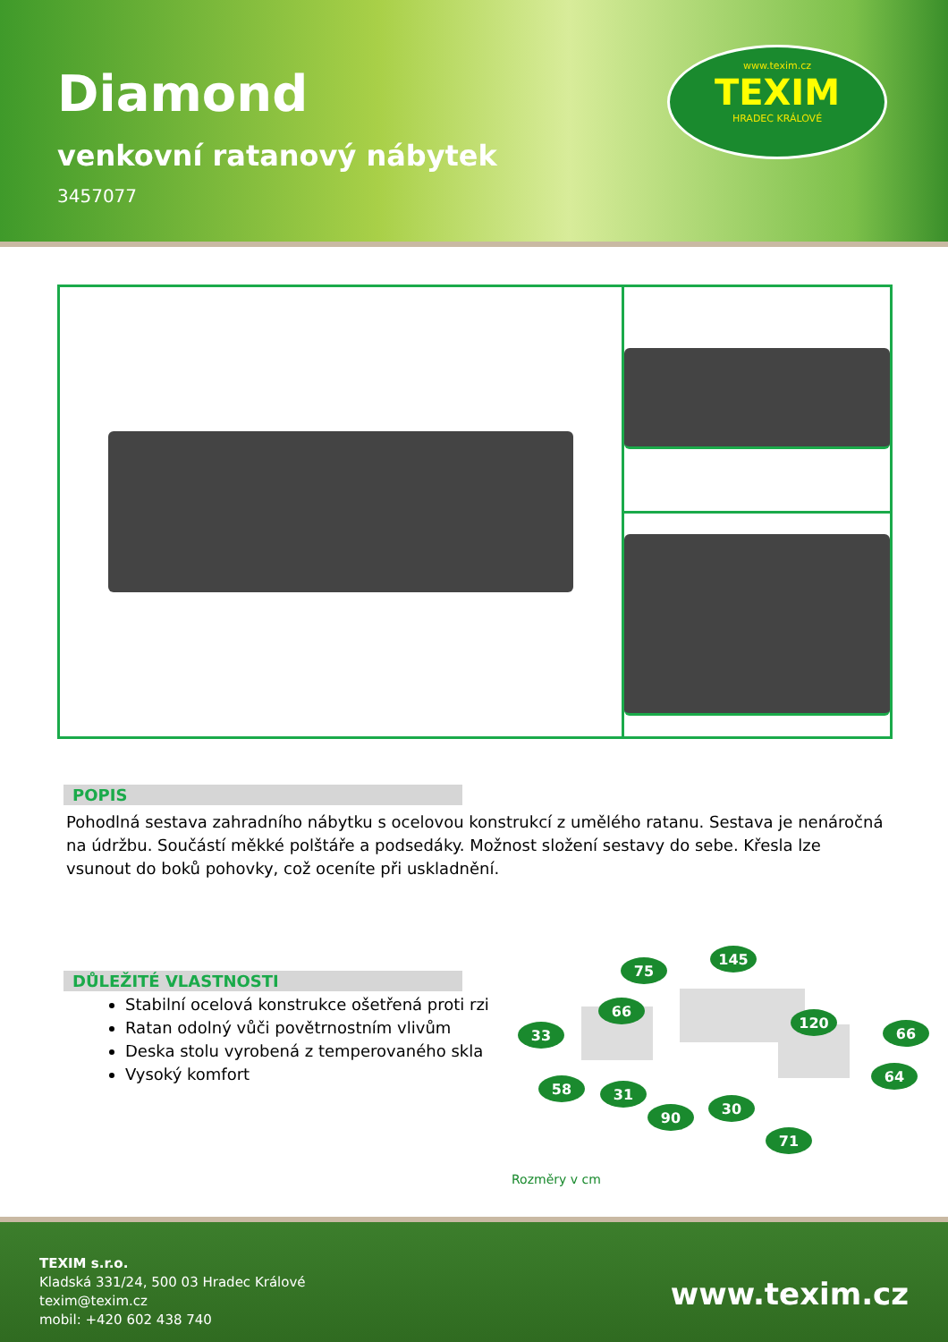Diamond
venkovní ratanový nábytek
3457077
www.texim.cz
TEXIM
HRADEC KRÁLOVÉ
POPIS
Pohodlná sestava zahradního nábytku s ocelovou konstrukcí z umělého ratanu. Sestava je nenáročná na údržbu. Součástí měkké polštáře a podsedáky. Možnost složení sestavy do sebe. Křesla lze vsunout do boků pohovky, což oceníte při uskladnění.
DŮLEŽITÉ VLASTNOSTI
Stabilní ocelová konstrukce ošetřená proti rzi
Ratan odolný vůči povětrnostním vlivům
Deska stolu vyrobená z temperovaného skla
Vysoký komfort
75
145
66
33
120
66
64
58
31
90
30
71
Rozměry v cm
TEXIM s.r.o.
Kladská 331/24, 500 03 Hradec Králové
texim@texim.cz
mobil: +420 602 438 740
www.texim.cz